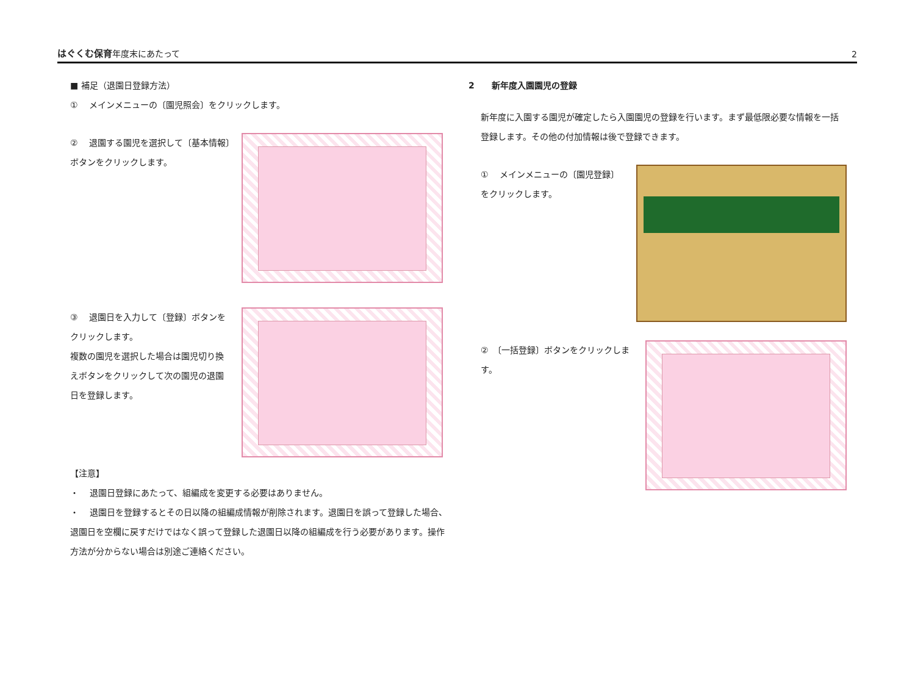はぐくむ保育年度末にあたって 2
■ 補足（退園日登録方法）
①　 メインメニューの〔園児照会〕をクリックします。
②　 退園する園児を選択して〔基本情報〕ボタンをクリックします。
③　 退園日を入力して〔登録〕ボタンをクリックします。
複数の園児を選択した場合は園児切り換えボタンをクリックして次の園児の退園日を登録します。
【注意】
・　 退園日登録にあたって、組編成を変更する必要はありません。
・　 退園日を登録するとその日以降の組編成情報が削除されます。退園日を誤って登録した場合、退園日を空欄に戻すだけではなく誤って登録した退園日以降の組編成を行う必要があります。操作方法が分からない場合は別途ご連絡ください。
2　　新年度入園園児の登録
新年度に入園する園児が確定したら入園園児の登録を行います。まず最低限必要な情報を一括登録します。その他の付加情報は後で登録できます。
①　 メインメニューの〔園児登録〕をクリックします。
②　〔一括登録〕ボタンをクリックします。